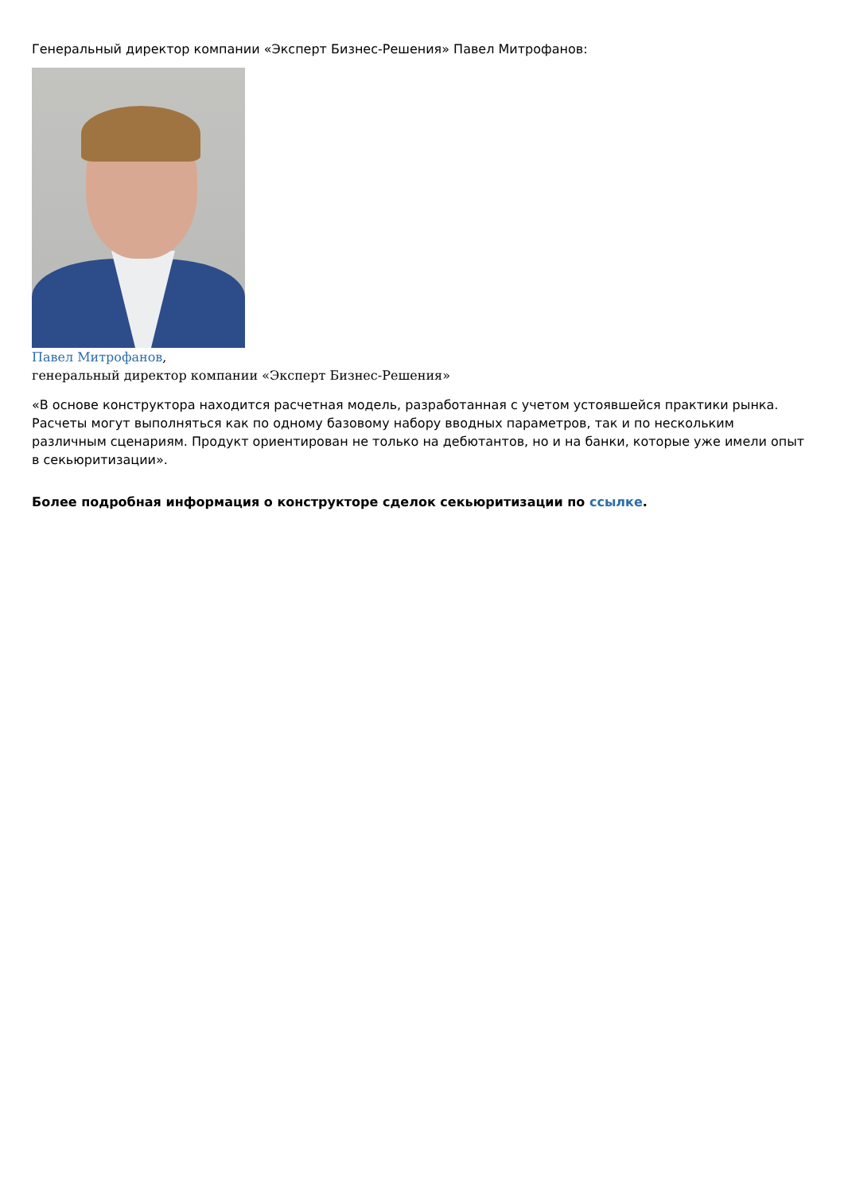Генеральный директор компании «Эксперт Бизнес-Решения» Павел Митрофанов:
Павел Митрофанов,
генеральный директор компании «Эксперт Бизнес-Решения»
«В основе конструктора находится расчетная модель, разработанная с учетом устоявшейся практики рынка. Расчеты могут выполняться как по одному базовому набору вводных параметров, так и по нескольким различным сценариям. Продукт ориентирован не только на дебютантов, но и на банки, которые уже имели опыт в секьюритизации».
Более подробная информация о конструкторе сделок секьюритизации по ссылке.